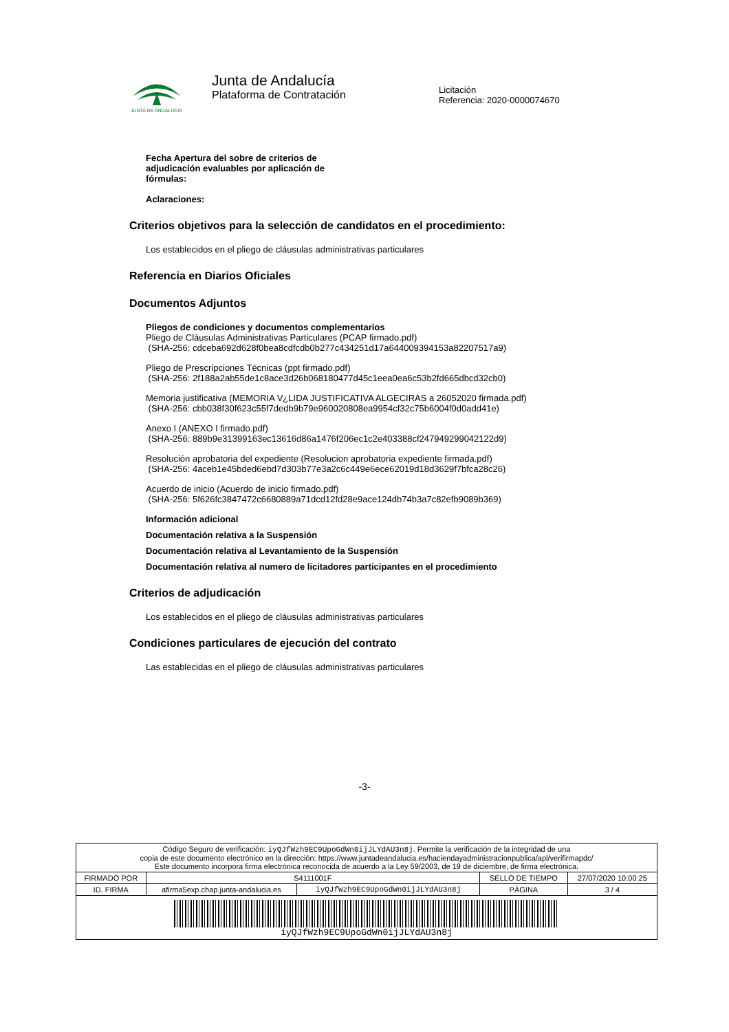JUNTA DE ANDALUCIA
Junta de Andalucía
Plataforma de Contratación
Licitación
Referencia: 2020-0000074670
Fecha Apertura del sobre de criterios de adjudicación evaluables por aplicación de fórmulas:
Aclaraciones:
Criterios objetivos para la selección de candidatos en el procedimiento:
Los establecidos en el pliego de cláusulas administrativas particulares
Referencia en Diarios Oficiales
Documentos Adjuntos
Pliegos de condiciones y documentos complementarios
Pliego de Cláusulas Administrativas Particulares (PCAP firmado.pdf)
(SHA-256: cdceba692d628f0bea8cdfcdb0b277c434251d17a644009394153a82207517a9)
Pliego de Prescripciones Técnicas (ppt firmado.pdf)
(SHA-256: 2f188a2ab55de1c8ace3d26b068180477d45c1eea0ea6c53b2fd665dbcd32cb0)
Memoria justificativa (MEMORIA V¿LIDA JUSTIFICATIVA ALGECIRAS a 26052020 firmada.pdf)
(SHA-256: cbb038f30f623c55f7dedb9b79e960020808ea9954cf32c75b6004f0d0add41e)
Anexo I (ANEXO I firmado.pdf)
(SHA-256: 889b9e31399163ec13616d86a1476f206ec1c2e403388cf247949299042122d9)
Resolución aprobatoria del expediente (Resolucion aprobatoria expediente firmada.pdf)
(SHA-256: 4aceb1e45bded6ebd7d303b77e3a2c6c449e6ece62019d18d3629f7bfca28c26)
Acuerdo de inicio (Acuerdo de inicio firmado.pdf)
(SHA-256: 5f626fc3847472c6680889a71dcd12fd28e9ace124db74b3a7c82efb9089b369)
Información adicional
Documentación relativa a la Suspensión
Documentación relativa al Levantamiento de la Suspensión
Documentación relativa al numero de licitadores participantes en el procedimiento
Criterios de adjudicación
Los establecidos en el pliego de cláusulas administrativas particulares
Condiciones particulares de ejecución del contrato
Las establecidas en el pliego de cláusulas administrativas particulares
-3-
| Código Seguro de verificación: iyQJfWzh9EC9UpoGdWn0ijJLYdAU3n8j . Permite la verificación de la integridad de una copia de este documento electrónico en la dirección: https://www.juntadeandalucia.es/haciendayadministracionpublica/apl/verifirmapdc/ Este documento incorpora firma electrónica reconocida de acuerdo a la Ley 59/2003, de 19 de diciembre, de firma electrónica. | | | | |
| FIRMADO POR | S4111001F | | SELLO DE TIEMPO | 27/07/2020 10:00:25 |
| ID. FIRMA | afirma5exp.chap.junta-andalucia.es | iyQJfWzh9EC9UpoGdWn0ijJLYdAU3n8j | PÁGINA | 3 / 4 |
| iyQJfWzh9EC9UpoGdWn0ijJLYdAU3n8j | | | | |